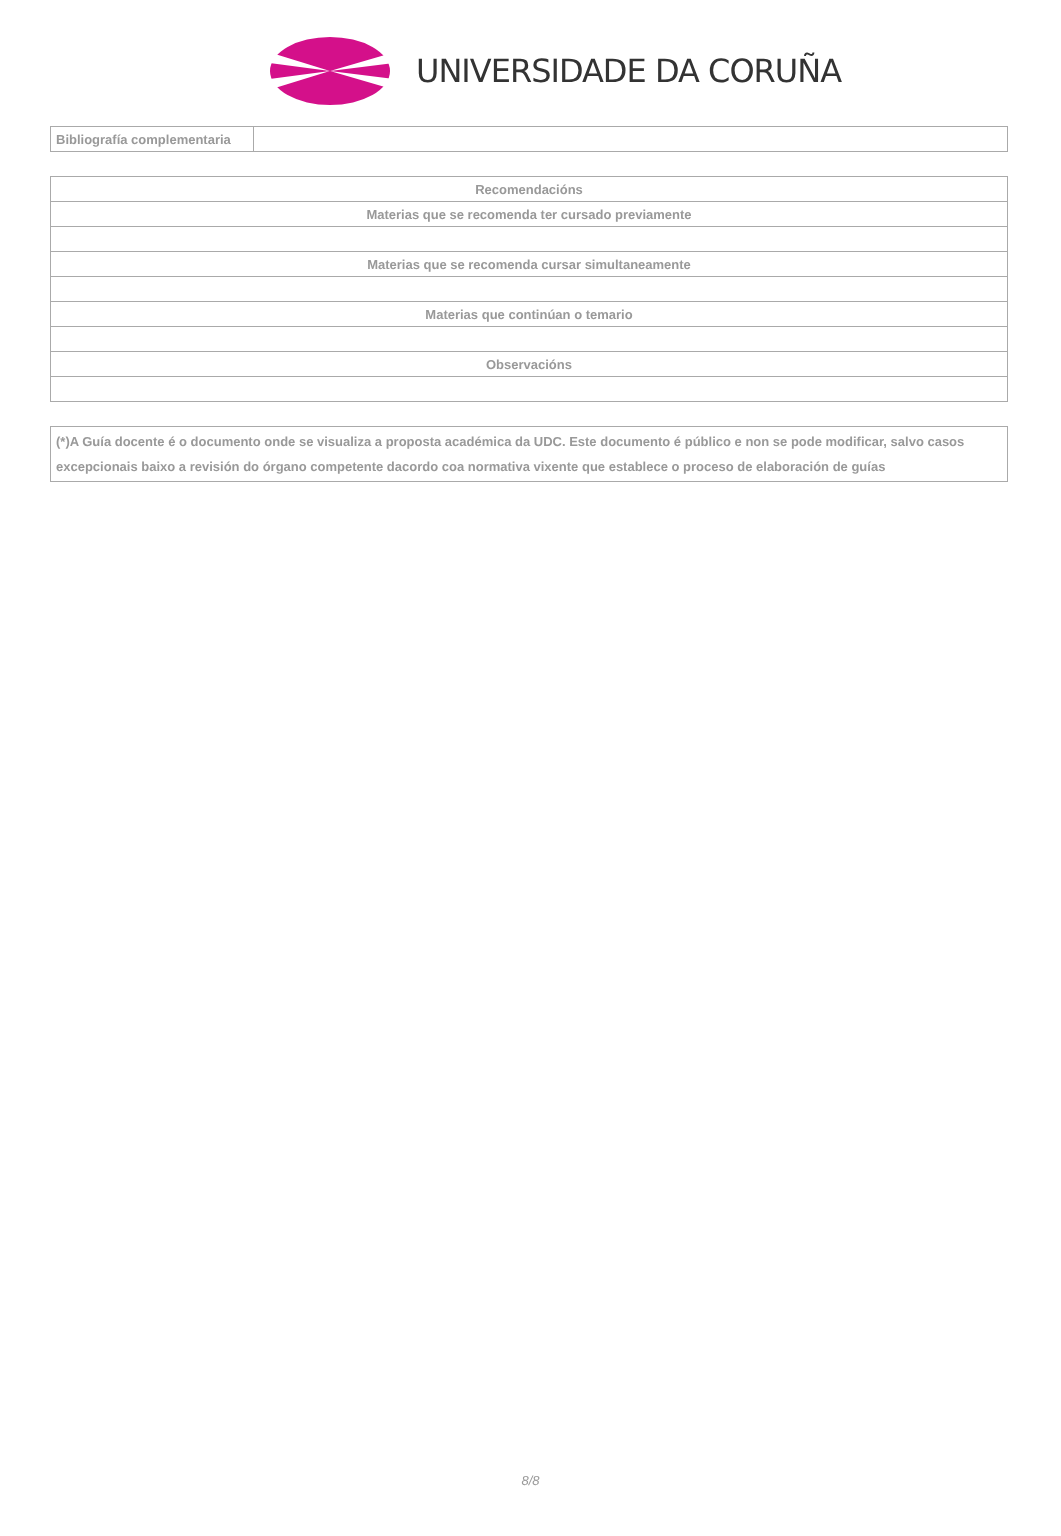UNIVERSIDADE DA CORUÑA
| Bibliografía complementaria | |
| Recomendacións |
| --- |
| Materias que se recomenda ter cursado previamente |
| Materias que se recomenda cursar simultaneamente |
| Materias que continúan o temario |
| Observacións |
| (*)A Guía docente é o documento onde se visualiza a proposta académica da UDC. Este documento é público e non se pode modificar, salvo casos excepcionais baixo a revisión do órgano competente dacordo coa normativa vixente que establece o proceso de elaboración de guías |
8/8